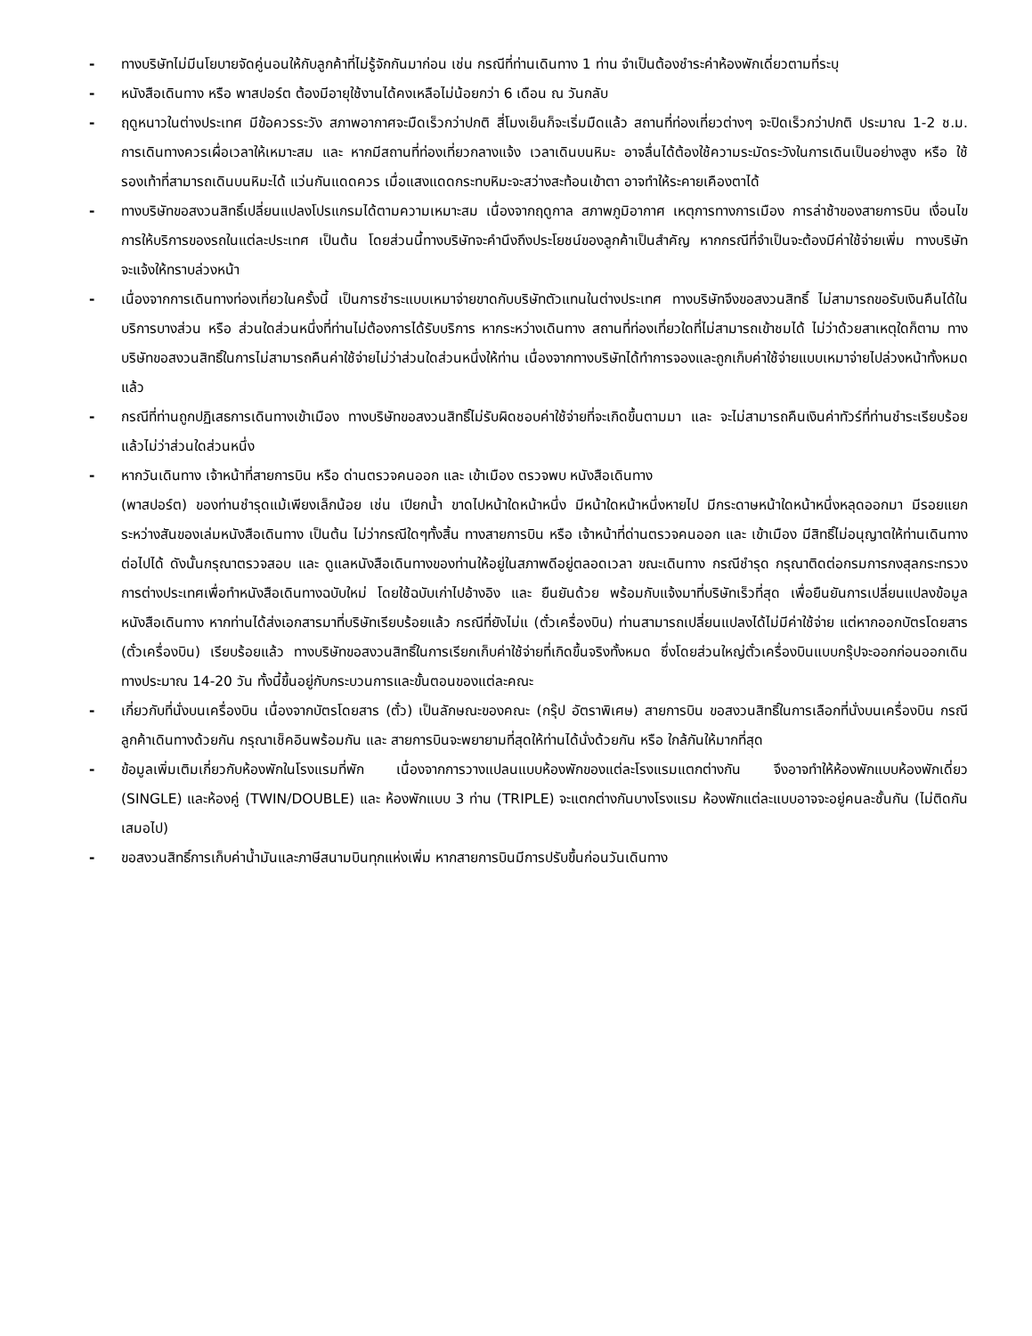- ทางบริษัทไม่มีนโยบายจัดคู่นอนให้กับลูกค้าที่ไม่รู้จักกันมาก่อน เช่น กรณีที่ท่านเดินทาง 1 ท่าน จำเป็นต้องชำระค่าห้องพักเดี่ยวตามที่ระบุ
- หนังสือเดินทาง หรือ พาสปอร์ต ต้องมีอายุใช้งานได้คงเหลือไม่น้อยกว่า 6 เดือน ณ วันกลับ
- ฤดูหนาวในต่างประเทศ มีข้อควรระวัง สภาพอากาศจะมืดเร็วกว่าปกติ สี่โมงเย็นก็จะเริ่มมืดแล้ว สถานที่ท่องเที่ยวต่างๆ จะปิดเร็วกว่าปกติ ประมาณ 1-2 ช.ม. การเดินทางควรเผื่อเวลาให้เหมาะสม และ หากมีสถานที่ท่องเที่ยวกลางแจ้ง เวลาเดินบนหิมะ อาจลื่นได้ต้องใช้ความระมัดระวังในการเดินเป็นอย่างสูง หรือ ใช้รองเท้าที่สามารถเดินบนหิมะได้ แว่นกันแดดควร เมื่อแสงแดดกระทบหิมะจะสว่างสะท้อนเข้าตา อาจทำให้ระคายเคืองตาได้
- ทางบริษัทขอสงวนสิทธิ์เปลี่ยนแปลงโปรแกรมได้ตามความเหมาะสม เนื่องจากฤดูกาล สภาพภูมิอากาศ เหตุการทางการเมือง การล่าช้าของสายการบิน เงื่อนไขการให้บริการของรถในแต่ละประเทศ เป็นต้น โดยส่วนนี้ทางบริษัทจะคำนึงถึงประโยชน์ของลูกค้าเป็นสำคัญ หากกรณีที่จำเป็นจะต้องมีค่าใช้จ่ายเพิ่ม ทางบริษัทจะแจ้งให้ทราบล่วงหน้า
- เนื่องจากการเดินทางท่องเที่ยวในครั้งนี้ เป็นการชำระแบบเหมาจ่ายขาดกับบริษัทตัวแทนในต่างประเทศ ทางบริษัทจึงขอสงวนสิทธิ์ ไม่สามารถขอรับเงินคืนได้ในบริการบางส่วน หรือ ส่วนใดส่วนหนึ่งที่ท่านไม่ต้องการได้รับบริการ หากระหว่างเดินทาง สถานที่ท่องเที่ยวใดที่ไม่สามารถเข้าชมได้ ไม่ว่าด้วยสาเหตุใดก็ตาม ทางบริษัทขอสงวนสิทธิ์ในการไม่สามารถคืนค่าใช้จ่ายไม่ว่าส่วนใดส่วนหนึ่งให้ท่าน เนื่องจากทางบริษัทได้ทำการจองและถูกเก็บค่าใช้จ่ายแบบเหมาจ่ายไปล่วงหน้าทั้งหมดแล้ว
- กรณีที่ท่านถูกปฏิเสธการเดินทางเข้าเมือง ทางบริษัทขอสงวนสิทธิ์ไม่รับผิดชอบค่าใช้จ่ายที่จะเกิดขึ้นตามมา และ จะไม่สามารถคืนเงินค่าทัวร์ที่ท่านชำระเรียบร้อยแล้วไม่ว่าส่วนใดส่วนหนึ่ง
- หากวันเดินทาง เจ้าหน้าที่สายการบิน หรือ ด่านตรวจคนออก และ เข้าเมือง ตรวจพบ หนังสือเดินทาง
(พาสปอร์ต) ของท่านชำรุดแม้เพียงเล็กน้อย เช่น เปียกน้ำ ขาดไปหน้าใดหน้าหนึ่ง มีหน้าใดหน้าหนึ่งหายไป มีกระดาษหน้าใดหน้าหนึ่งหลุดออกมา มีรอยแยกระหว่างสันของเล่มหนังสือเดินทาง เป็นต้น ไม่ว่ากรณีใดๆทั้งสิ้น ทางสายการบิน หรือ เจ้าหน้าที่ด่านตรวจคนออก และ เข้าเมือง มีสิทธิ์ไม่อนุญาตให้ท่านเดินทางต่อไปได้ ดังนั้นกรุณาตรวจสอบ และ ดูแลหนังสือเดินทางของท่านให้อยู่ในสภาพดีอยู่ตลอดเวลา ขณะเดินทาง กรณีชำรุด กรุณาติดต่อกรมการกงสุลกระทรวงการต่างประเทศเพื่อทำหนังสือเดินทางฉบับใหม่ โดยใช้ฉบับเก่าไปอ้างอิง และ ยืนยันด้วย พร้อมกับแจ้งมาที่บริษัทเร็วที่สุด เพื่อยืนยันการเปลี่ยนแปลงข้อมูลหนังสือเดินทาง หากท่านได้ส่งเอกสารมาที่บริษัทเรียบร้อยแล้ว กรณีที่ยังไม่แ (ตั๋วเครื่องบิน) ท่านสามารถเปลี่ยนแปลงได้ไม่มีค่าใช้จ่าย แต่หากออกบัตรโดยสาร (ตั๋วเครื่องบิน) เรียบร้อยแล้ว ทางบริษัทขอสงวนสิทธิ์ในการเรียกเก็บค่าใช้จ่ายที่เกิดขึ้นจริงทั้งหมด ซึ่งโดยส่วนใหญ่ตั๋วเครื่องบินแบบกรุ๊ปจะออกก่อนออกเดินทางประมาณ 14-20 วัน ทั้งนี้ขึ้นอยู่กับกระบวนการและขั้นตอนของแต่ละคณะ
- เกี่ยวกับที่นั่งบนเครื่องบิน เนื่องจากบัตรโดยสาร (ตั๋ว) เป็นลักษณะของคณะ (กรุ๊ป อัตราพิเศษ) สายการบิน ขอสงวนสิทธิ์ในการเลือกที่นั่งบนเครื่องบิน กรณีลูกค้าเดินทางด้วยกัน กรุณาเช็คอินพร้อมกัน และ สายการบินจะพยายามที่สุดให้ท่านได้นั่งด้วยกัน หรือ ใกล้กันให้มากที่สุด
- ข้อมูลเพิ่มเติมเกี่ยวกับห้องพักในโรงแรมที่พัก เนื่องจากการวางแปลนแบบห้องพักของแต่ละโรงแรมแตกต่างกัน จึงอาจทำให้ห้องพักแบบห้องพักเดี่ยว (SINGLE) และห้องคู่ (TWIN/DOUBLE) และ ห้องพักแบบ 3 ท่าน (TRIPLE) จะแตกต่างกันบางโรงแรม ห้องพักแต่ละแบบอาจจะอยู่คนละชั้นกัน (ไม่ติดกันเสมอไป)
- ขอสงวนสิทธิ์การเก็บค่าน้ำมันและภาษีสนามบินทุกแห่งเพิ่ม หากสายการบินมีการปรับขึ้นก่อนวันเดินทาง